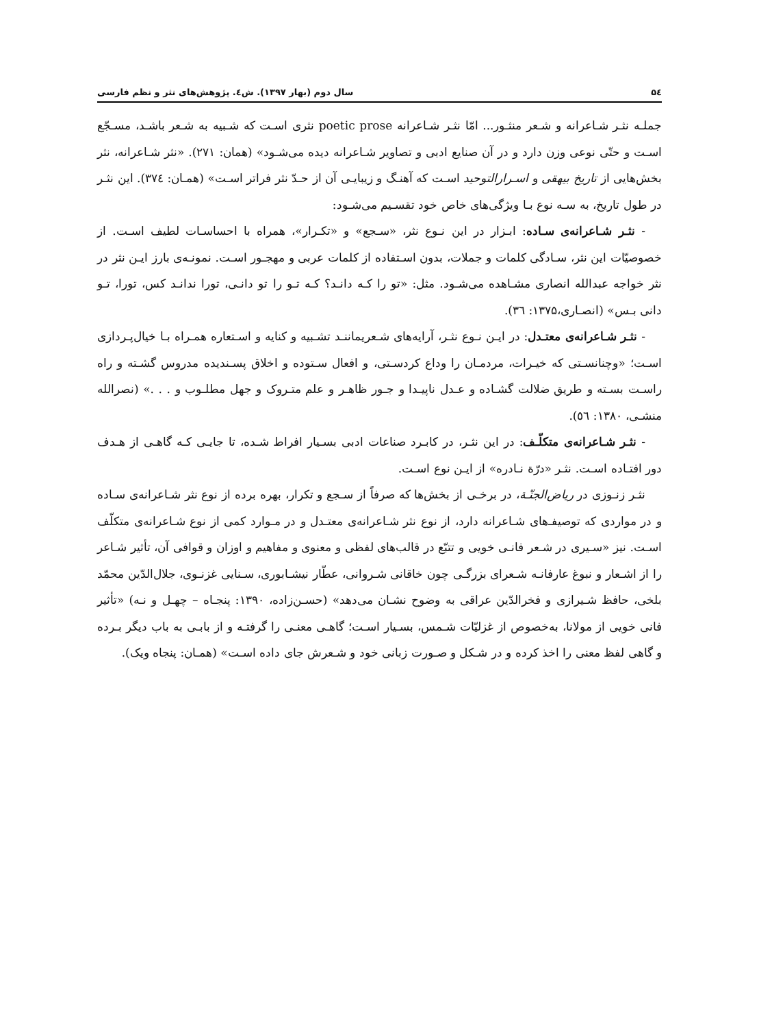۵٤ سال دوم (بهار ۱۳۹۷). ش٤. پژوهش‌های نثر و نظم فارسی
جملـه نثـر شـاعرانه و شـعر منثـور... امّا نثـر شـاعرانه poetic prose نثری اسـت که شـبیه به شـعر باشـد، مسـجّع اسـت و حتّی نوعی وزن دارد و در آن صنایع ادبی و تصاویر شـاعرانه دیده می‌شـود» (همان: ۲۷۱). «نثر شـاعرانه، نثر بخش‌هایی از تاریخ بیهقی و اسـرارالتوحید اسـت که آهنـگ و زیبایـی آن از حـدّ نثر فراتر اسـت» (همـان: ۳۷٤). این نثـر در طول تاریخ، به سـه نوع بـا ویژگی‌های خاص خود تقسـیم می‌شـود:
- نثـر شـاعرانه‌ی سـاده: ابـزار در این نـوع نثر، «سـجع» و «تکـرار»، همراه با احساسـات لطیف اسـت. از خصوصیّات این نثر، سـادگی کلمات و جملات، بدون اسـتفاده از کلمات عربی و مهجـور اسـت. نمونـه‌ی بارز ایـن نثر در نثر خواجه عبدالله انصاری مشـاهده می‌شـود. مثل: «تو را کـه دانـد؟ کـه تـو را تو دانـی، تورا ندانـد کس، تورا، تـو دانی بـس» (انصـاری،۱۳۷۵: ٣٦).
- نثـر شـاعرانه‌ی معتـدل: در ایـن نـوع نثـر، آرایه‌های شـعریماننـد تشـبیه و کنایه و اسـتعاره همـراه بـا خیال‌پـردازی اسـت؛ «وچنانسـتی که خیـرات، مردمـان را وداع کردسـتی، و افعال سـتوده و اخلاق پسـندیده مدروس گشـته و راه راسـت بسـته و طریق ضلالت گشـاده و عـدل ناپیـدا و جـور ظاهـر و علم متـروک و جهل مطلـوب و . . .» (نصرالله منشـی، ۱۳۸۰: ٥٦).
- نثـر شـاعرانه‌ی متکلّـف: در این نثـر، در کابـرد صناعات ادبی بسـیار افراط شـده، تا جایـی کـه گاهـی از هـدف دور افتـاده اسـت. نثـر «درّة نـادره» از ایـن نوع اسـت.
نثـر زنـوزی در ریاض‌الجنّـة، در برخـی از بخش‌ها که صرفاً از سـجع و تکرار، بهره برده از نوع نثر شـاعرانه‌ی سـاده و در مواردی که توصیفـ‌های شـاعرانه دارد، از نوع نثر شـاعرانه‌ی معتـدل و در مـوارد کمی از نوع شـاعرانه‌ی متکلّف اسـت. نیز «سـیری در شـعر فانـی خویی و تتبّع در قالب‌های لفظی و معنوی و مفاهیم و اوزان و قوافی آن، تأثیر شـاعر را از اشـعار و نبوغ عارفانـه شـعرای بزرگـی چون خاقانی شـروانی، عطّار نیشـابوری، سـنایی غزنـوی، جلال‌الدّین محمّد بلخی، حافظ شـیرازی و فخرالدّین عراقی به وضوح نشـان می‌دهد» (حسـن‌زاده، ۱۳۹۰: پنجـاه – چهـل و نـه) «تأثیر فانی خویی از مولانا، به‌خصوص از غزلیّات شـمس، بسـیار اسـت؛ گاهـی معنـی را گرفتـه و از بابـی به باب دیگر بـرده و گاهی لفظ معنی را اخذ کرده و در شـکل و صـورت زبانی خود و شـعرش جای داده اسـت» (همـان: پنجاه ویک).